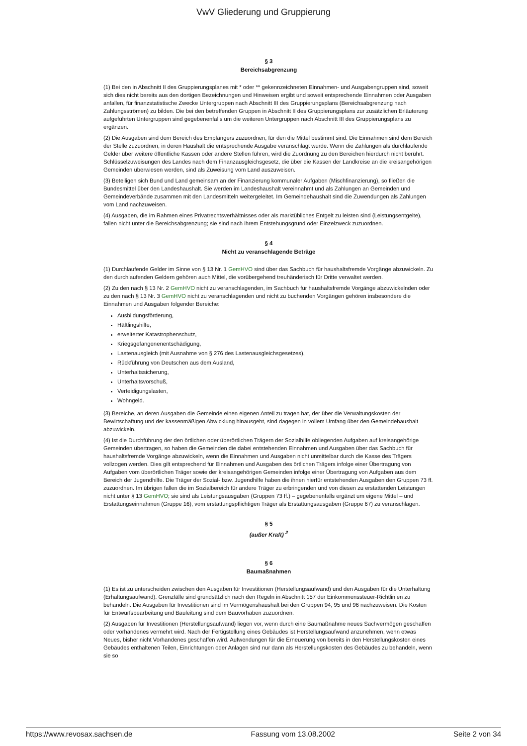VwV Gliederung und Gruppierung
§ 3
Bereichsabgrenzung
(1) Bei den in Abschnitt II des Gruppierungsplanes mit * oder ** gekennzeichneten Einnahmen- und Ausgabengruppen sind, soweit sich dies nicht bereits aus den dortigen Bezeichnungen und Hinweisen ergibt und soweit entsprechende Einnahmen oder Ausgaben anfallen, für finanzstatistische Zwecke Untergruppen nach Abschnitt III des Gruppierungsplans (Bereichsabgrenzung nach Zahlungsströmen) zu bilden. Die bei den betreffenden Gruppen in Abschnitt II des Gruppierungsplans zur zusätzlichen Erläuterung aufgeführten Untergruppen sind gegebenenfalls um die weiteren Untergruppen nach Abschnitt III des Gruppierungsplans zu ergänzen.
(2) Die Ausgaben sind dem Bereich des Empfängers zuzuordnen, für den die Mittel bestimmt sind. Die Einnahmen sind dem Bereich der Stelle zuzuordnen, in deren Haushalt die entsprechende Ausgabe veranschlagt wurde. Wenn die Zahlungen als durchlaufende Gelder über weitere öffentliche Kassen oder andere Stellen führen, wird die Zuordnung zu den Bereichen hierdurch nicht berührt. Schlüsselzuweisungen des Landes nach dem Finanzausgleichsgesetz, die über die Kassen der Landkreise an die kreisangehörigen Gemeinden überwiesen werden, sind als Zuweisung vom Land auszuweisen.
(3) Beteiligen sich Bund und Land gemeinsam an der Finanzierung kommunaler Aufgaben (Mischfinanzierung), so fließen die Bundesmittel über den Landeshaushalt. Sie werden im Landeshaushalt vereinnahmt und als Zahlungen an Gemeinden und Gemeindeverbände zusammen mit den Landesmitteln weitergeleitet. Im Gemeindehaushalt sind die Zuwendungen als Zahlungen vom Land nachzuweisen.
(4) Ausgaben, die im Rahmen eines Privatrechtsverhältnisses oder als marktübliches Entgelt zu leisten sind (Leistungsentgelte), fallen nicht unter die Bereichsabgrenzung; sie sind nach ihrem Entstehungsgrund oder Einzelzweck zuzuordnen.
§ 4
Nicht zu veranschlagende Beträge
(1) Durchlaufende Gelder im Sinne von § 13 Nr. 1 GemHVO sind über das Sachbuch für haushaltsfremde Vorgänge abzuwickeln. Zu den durchlaufenden Geldern gehören auch Mittel, die vorübergehend treuhänderisch für Dritte verwaltet werden.
(2) Zu den nach § 13 Nr. 2 GemHVO nicht zu veranschlagenden, im Sachbuch für haushaltsfremde Vorgänge abzuwickelnden oder zu den nach § 13 Nr. 3 GemHVO nicht zu veranschlagenden und nicht zu buchenden Vorgängen gehören insbesondere die Einnahmen und Ausgaben folgender Bereiche:
Ausbildungsförderung,
Häftlingshilfe,
erweiterter Katastrophenschutz,
Kriegsgefangenenentschädigung,
Lastenausgleich (mit Ausnahme von § 276 des Lastenausgleichsgesetzes),
Rückführung von Deutschen aus dem Ausland,
Unterhaltssicherung,
Unterhaltsvorschuß,
Verteidigungslasten,
Wohngeld.
(3) Bereiche, an deren Ausgaben die Gemeinde einen eigenen Anteil zu tragen hat, der über die Verwaltungskosten der Bewirtschaftung und der kassenmäßigen Abwicklung hinausgeht, sind dagegen in vollem Umfang über den Gemeindehaushalt abzuwickeln.
(4) Ist die Durchführung der den örtlichen oder überörtlichen Trägern der Sozialhilfe obliegenden Aufgaben auf kreisangehörige Gemeinden übertragen, so haben die Gemeinden die dabei entstehenden Einnahmen und Ausgaben über das Sachbuch für haushaltsfremde Vorgänge abzuwickeln, wenn die Einnahmen und Ausgaben nicht unmittelbar durch die Kasse des Trägers vollzogen werden. Dies gilt entsprechend für Einnahmen und Ausgaben des örtlichen Trägers infolge einer Übertragung von Aufgaben vom überörtlichen Träger sowie der kreisangehörigen Gemeinden infolge einer Übertragung von Aufgaben aus dem Bereich der Jugendhilfe. Die Träger der Sozial- bzw. Jugendhilfe haben die ihnen hierfür entstehenden Ausgaben den Gruppen 73 ff. zuzuordnen. Im übrigen fallen die im Sozialbereich für andere Träger zu erbringenden und von diesen zu erstattenden Leistungen nicht unter § 13 GemHVO; sie sind als Leistungsausgaben (Gruppen 73 ff.) – gegebenenfalls ergänzt um eigene Mittel – und Erstattungseinnahmen (Gruppe 16), vom erstattungspflichtigen Träger als Erstattungsausgaben (Gruppe 67) zu veranschlagen.
§ 5
(außer Kraft) <sup>2</sup>
§ 6
Baumaßnahmen
(1) Es ist zu unterscheiden zwischen den Ausgaben für Investitionen (Herstellungsaufwand) und den Ausgaben für die Unterhaltung (Erhaltungsaufwand). Grenzfälle sind grundsätzlich nach den Regeln in Abschnitt 157 der Einkommenssteuer-Richtlinien zu behandeln. Die Ausgaben für Investitionen sind im Vermögenshaushalt bei den Gruppen 94, 95 und 96 nachzuweisen. Die Kosten für Entwurfsbearbeitung und Bauleitung sind dem Bauvorhaben zuzuordnen.
(2) Ausgaben für Investitionen (Herstellungsaufwand) liegen vor, wenn durch eine Baumaßnahme neues Sachvermögen geschaffen oder vorhandenes vermehrt wird. Nach der Fertigstellung eines Gebäudes ist Herstellungsaufwand anzunehmen, wenn etwas Neues, bisher nicht Vorhandenes geschaffen wird. Aufwendungen für die Erneuerung von bereits in den Herstellungskosten eines Gebäudes enthaltenen Teilen, Einrichtungen oder Anlagen sind nur dann als Herstellungskosten des Gebäudes zu behandeln, wenn sie so
https://www.revosax.sachsen.de Fassung vom 13.08.2002 Seite 2 von 34